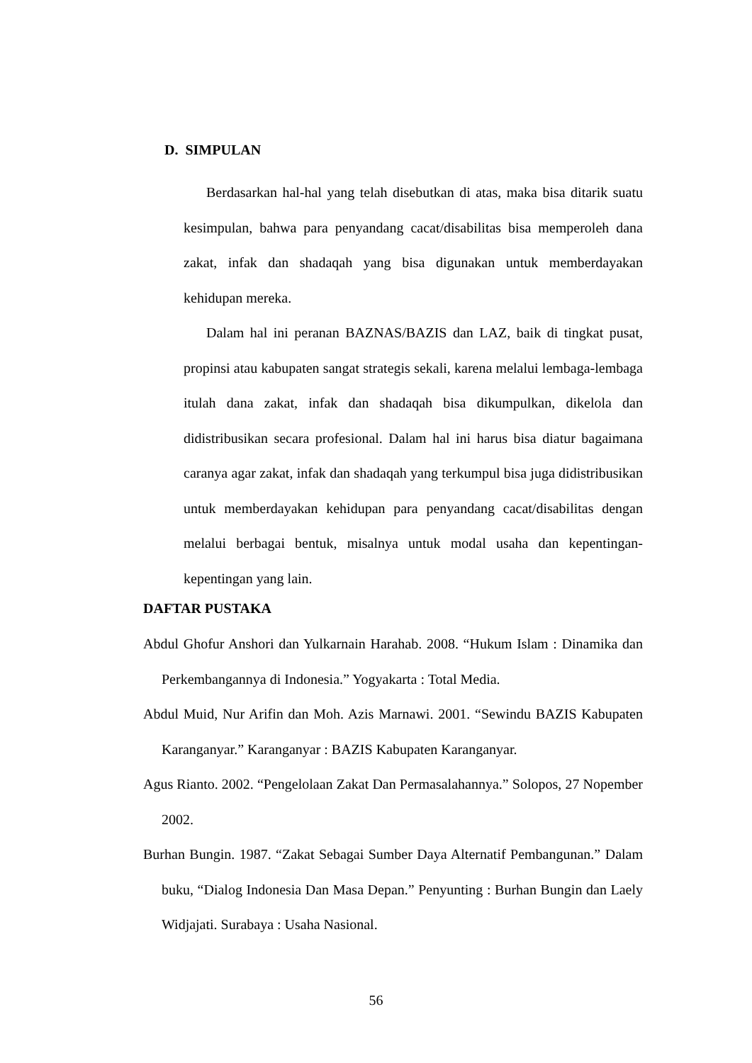D. SIMPULAN
Berdasarkan hal-hal yang telah disebutkan di atas, maka bisa ditarik suatu kesimpulan, bahwa para penyandang cacat/disabilitas bisa memperoleh dana zakat, infak dan shadaqah yang bisa digunakan untuk memberdayakan kehidupan mereka.
Dalam hal ini peranan BAZNAS/BAZIS dan LAZ, baik di tingkat pusat, propinsi atau kabupaten sangat strategis sekali, karena melalui lembaga-lembaga itulah dana zakat, infak dan shadaqah bisa dikumpulkan, dikelola dan didistribusikan secara profesional. Dalam hal ini harus bisa diatur bagaimana caranya agar zakat, infak dan shadaqah yang terkumpul bisa juga didistribusikan untuk memberdayakan kehidupan para penyandang cacat/disabilitas dengan melalui berbagai bentuk, misalnya untuk modal usaha dan kepentingan-kepentingan yang lain.
DAFTAR PUSTAKA
Abdul Ghofur Anshori dan Yulkarnain Harahab. 2008. “Hukum Islam : Dinamika dan Perkembangannya di Indonesia.” Yogyakarta : Total Media.
Abdul Muid, Nur Arifin dan Moh. Azis Marnawi. 2001. “Sewindu BAZIS Kabupaten Karanganyar.” Karanganyar : BAZIS Kabupaten Karanganyar.
Agus Rianto. 2002. “Pengelolaan Zakat Dan Permasalahannya.” Solopos, 27 Nopember 2002.
Burhan Bungin. 1987. “Zakat Sebagai Sumber Daya Alternatif Pembangunan.” Dalam buku, “Dialog Indonesia Dan Masa Depan.” Penyunting : Burhan Bungin dan Laely Widjajati. Surabaya : Usaha Nasional.
56